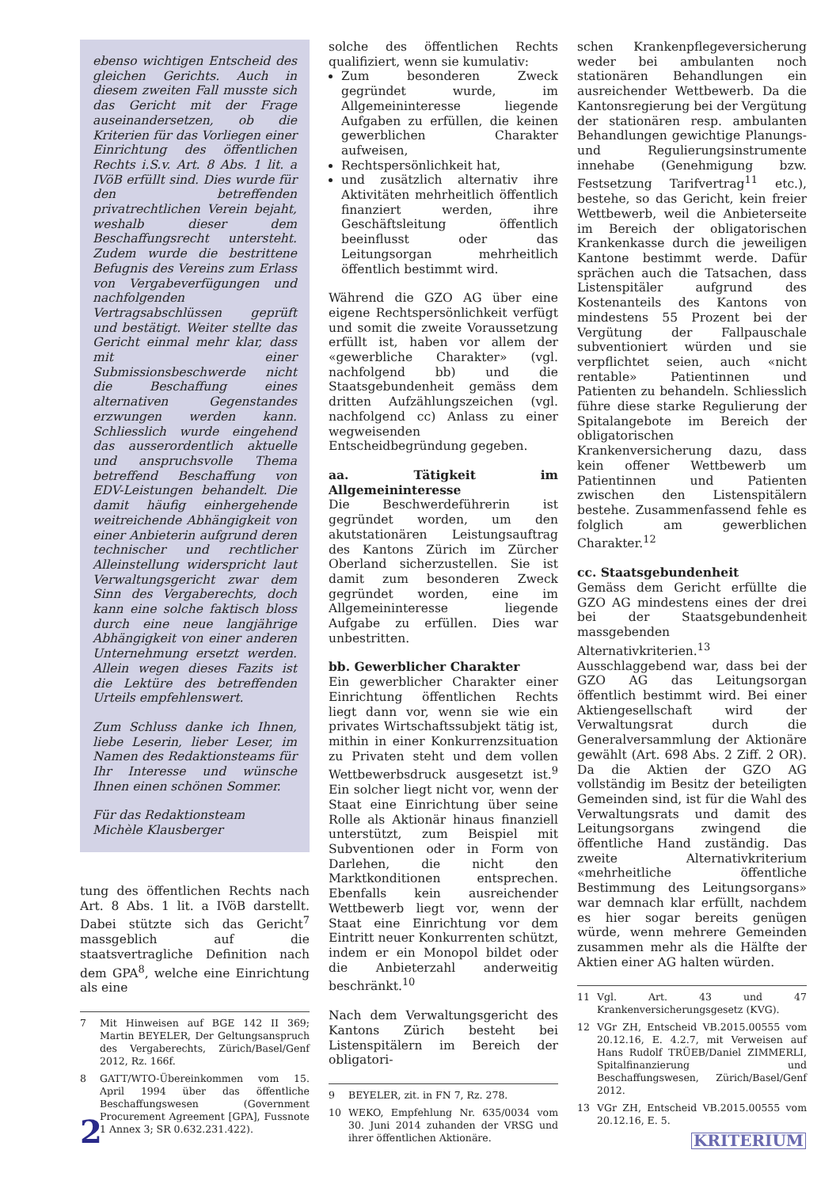ebenso wichtigen Entscheid des gleichen Gerichts. Auch in diesem zweiten Fall musste sich das Gericht mit der Frage auseinandersetzen, ob die Kriterien für das Vorliegen einer Einrichtung des öffentlichen Rechts i.S.v. Art. 8 Abs. 1 lit. a IVöB erfüllt sind. Dies wurde für den betreffenden privatrechtlichen Verein bejaht, weshalb dieser dem Beschaffungsrecht untersteht. Zudem wurde die bestrittene Befugnis des Vereins zum Erlass von Vergabeverfügungen und nachfolgenden Vertragsabschlüssen geprüft und bestätigt. Weiter stellte das Gericht einmal mehr klar, dass mit einer Submissionsbeschwerde nicht die Beschaffung eines alternativen Gegenstandes erzwungen werden kann. Schliesslich wurde eingehend das ausserordentlich aktuelle und anspruchsvolle Thema betreffend Beschaffung von EDV-Leistungen behandelt. Die damit häufig einhergehende weitreichende Abhängigkeit von einer Anbieterin aufgrund deren technischer und rechtlicher Alleinstellung widerspricht laut Verwaltungsgericht zwar dem Sinn des Vergaberechts, doch kann eine solche faktisch bloss durch eine neue langjährige Abhängigkeit von einer anderen Unternehmung ersetzt werden. Allein wegen dieses Fazits ist die Lektüre des betreffenden Urteils empfehlenswert.
Zum Schluss danke ich Ihnen, liebe Leserin, lieber Leser, im Namen des Redaktionsteams für Ihr Interesse und wünsche Ihnen einen schönen Sommer.
Für das Redaktionsteam
Michèle Klausberger
tung des öffentlichen Rechts nach Art. 8 Abs. 1 lit. a IVöB darstellt. Dabei stützte sich das Gericht<sup>7</sup> massgeblich auf die staatsvertragliche Definition nach dem GPA<sup>8</sup>, welche eine Einrichtung als eine
7 Mit Hinweisen auf BGE 142 II 369; Martin BEYELER, Der Geltungsanspruch des Vergaberechts, Zürich/Basel/Genf 2012, Rz. 166f.
8 GATT/WTO-Übereinkommen vom 15. April 1994 über das öffentliche Beschaffungswesen (Government Procurement Agreement [GPA], Fussnote 1 Annex 3; SR 0.632.231.422).
solche des öffentlichen Rechts qualifiziert, wenn sie kumulativ:
Zum besonderen Zweck gegründet wurde, im Allgemeininteresse liegende Aufgaben zu erfüllen, die keinen gewerblichen Charakter aufweisen,
Rechtspersönlichkeit hat,
und zusätzlich alternativ ihre Aktivitäten mehrheitlich öffentlich finanziert werden, ihre Geschäftsleitung öffentlich beeinflusst oder das Leitungsorgan mehrheitlich öffentlich bestimmt wird.
Während die GZO AG über eine eigene Rechtspersönlichkeit verfügt und somit die zweite Voraussetzung erfüllt ist, haben vor allem der «gewerbliche Charakter» (vgl. nachfolgend bb) und die Staatsgebundenheit gemäss dem dritten Aufzählungszeichen (vgl. nachfolgend cc) Anlass zu einer wegweisenden Entscheidbegründung gegeben.
aa. Tätigkeit im Allgemeininteresse
Die Beschwerdeführerin ist gegründet worden, um den akutstationären Leistungsauftrag des Kantons Zürich im Zürcher Oberland sicherzustellen. Sie ist damit zum besonderen Zweck gegründet worden, eine im Allgemeininteresse liegende Aufgabe zu erfüllen. Dies war unbestritten.
bb. Gewerblicher Charakter
Ein gewerblicher Charakter einer Einrichtung öffentlichen Rechts liegt dann vor, wenn sie wie ein privates Wirtschaftssubjekt tätig ist, mithin in einer Konkurrenzsituation zu Privaten steht und dem vollen Wettbewerbsdruck ausgesetzt ist.<sup>9</sup> Ein solcher liegt nicht vor, wenn der Staat eine Einrichtung über seine Rolle als Aktionär hinaus finanziell unterstützt, zum Beispiel mit Subventionen oder in Form von Darlehen, die nicht den Marktkonditionen entsprechen. Ebenfalls kein ausreichender Wettbewerb liegt vor, wenn der Staat eine Einrichtung vor dem Eintritt neuer Konkurrenten schützt, indem er ein Monopol bildet oder die Anbieterzahl anderweitig beschränkt.<sup>10</sup>
Nach dem Verwaltungsgericht des Kantons Zürich besteht bei Listenspitälern im Bereich der obligatori-
9 BEYELER, zit. in FN 7, Rz. 278.
10 WEKO, Empfehlung Nr. 635/0034 vom 30. Juni 2014 zuhanden der VRSG und ihrer öffentlichen Aktionäre.
schen Krankenpflegeversicherung weder bei ambulanten noch stationären Behandlungen ein ausreichender Wettbewerb. Da die Kantonsregierung bei der Vergütung der stationären resp. ambulanten Behandlungen gewichtige Planungs- und Regulierungsinstrumente innehabe (Genehmigung bzw. Festsetzung Tarifvertrag<sup>11</sup> etc.), bestehe, so das Gericht, kein freier Wettbewerb, weil die Anbieterseite im Bereich der obligatorischen Krankenkasse durch die jeweiligen Kantone bestimmt werde. Dafür sprächen auch die Tatsachen, dass Listenspitäler aufgrund des Kostenanteils des Kantons von mindestens 55 Prozent bei der Vergütung der Fallpauschale subventioniert würden und sie verpflichtet seien, auch «nicht rentable» Patientinnen und Patienten zu behandeln. Schliesslich führe diese starke Regulierung der Spitalangebote im Bereich der obligatorischen Krankenversicherung dazu, dass kein offener Wettbewerb um Patientinnen und Patienten zwischen den Listenspitälern bestehe. Zusammenfassend fehle es folglich am gewerblichen Charakter.<sup>12</sup>
cc. Staatsgebundenheit
Gemäss dem Gericht erfüllte die GZO AG mindestens eines der drei bei der Staatsgebundenheit massgebenden Alternativkriterien.<sup>13</sup> Ausschlaggebend war, dass bei der GZO AG das Leitungsorgan öffentlich bestimmt wird. Bei einer Aktiengesellschaft wird der Verwaltungsrat durch die Generalversammlung der Aktionäre gewählt (Art. 698 Abs. 2 Ziff. 2 OR). Da die Aktien der GZO AG vollständig im Besitz der beteiligten Gemeinden sind, ist für die Wahl des Verwaltungsrats und damit des Leitungsorgans zwingend die öffentliche Hand zuständig. Das zweite Alternativkriterium «mehrheitliche öffentliche Bestimmung des Leitungsorgans» war demnach klar erfüllt, nachdem es hier sogar bereits genügen würde, wenn mehrere Gemeinden zusammen mehr als die Hälfte der Aktien einer AG halten würden.
11 Vgl. Art. 43 und 47 Krankenversicherungsgesetz (KVG).
12 VGr ZH, Entscheid VB.2015.00555 vom 20.12.16, E. 4.2.7, mit Verweisen auf Hans Rudolf TRÜEB/Daniel ZIMMERLI, Spitalfinanzierung und Beschaffungswesen, Zürich/Basel/Genf 2012.
13 VGr ZH, Entscheid VB.2015.00555 vom 20.12.16, E. 5.
2 KRITERIUM